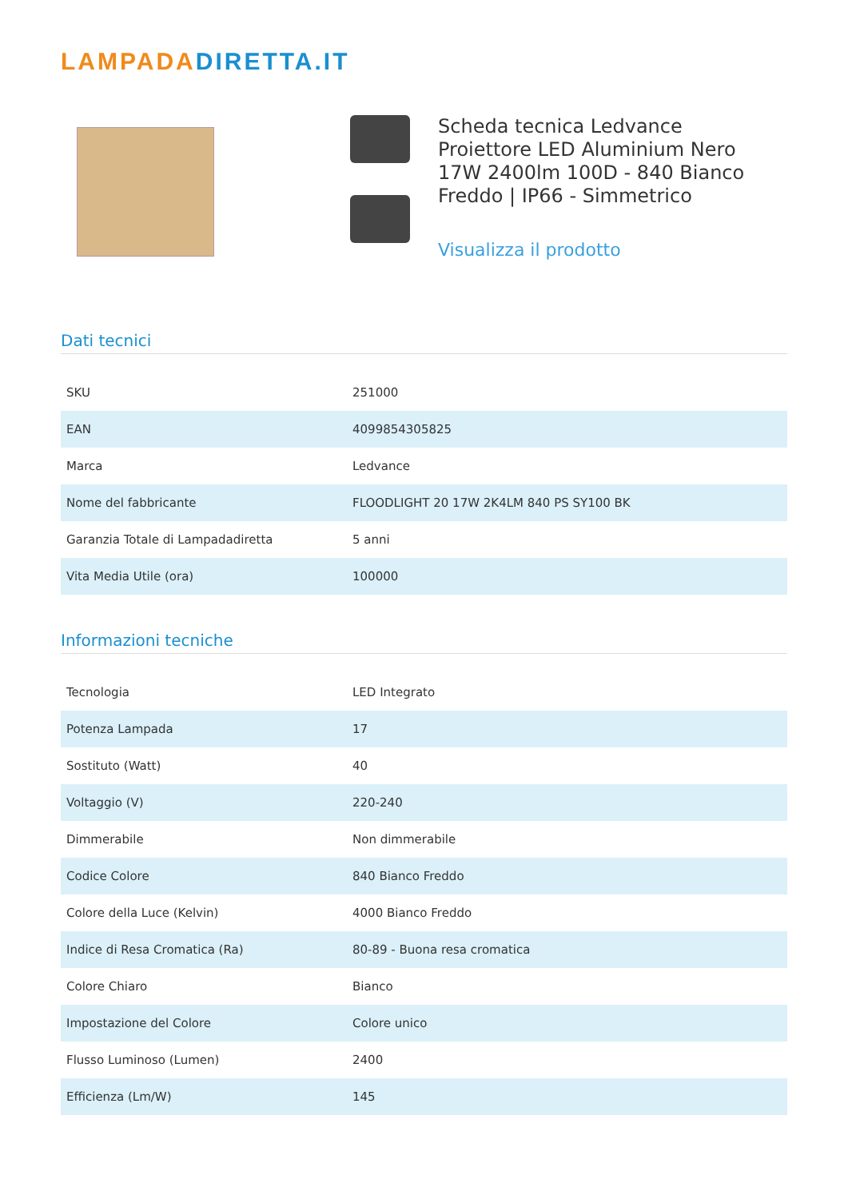LAMPADADIRETTA.IT
Scheda tecnica Ledvance Proiettore LED Aluminium Nero 17W 2400lm 100D - 840 Bianco Freddo | IP66 - Simmetrico
Visualizza il prodotto
Dati tecnici
| SKU | 251000 |
| EAN | 4099854305825 |
| Marca | Ledvance |
| Nome del fabbricante | FLOODLIGHT 20 17W 2K4LM 840 PS SY100 BK |
| Garanzia Totale di Lampadadiretta | 5 anni |
| Vita Media Utile (ora) | 100000 |
Informazioni tecniche
| Tecnologia | LED Integrato |
| Potenza Lampada | 17 |
| Sostituto (Watt) | 40 |
| Voltaggio (V) | 220-240 |
| Dimmerabile | Non dimmerabile |
| Codice Colore | 840 Bianco Freddo |
| Colore della Luce (Kelvin) | 4000 Bianco Freddo |
| Indice di Resa Cromatica (Ra) | 80-89 - Buona resa cromatica |
| Colore Chiaro | Bianco |
| Impostazione del Colore | Colore unico |
| Flusso Luminoso (Lumen) | 2400 |
| Efficienza (Lm/W) | 145 |